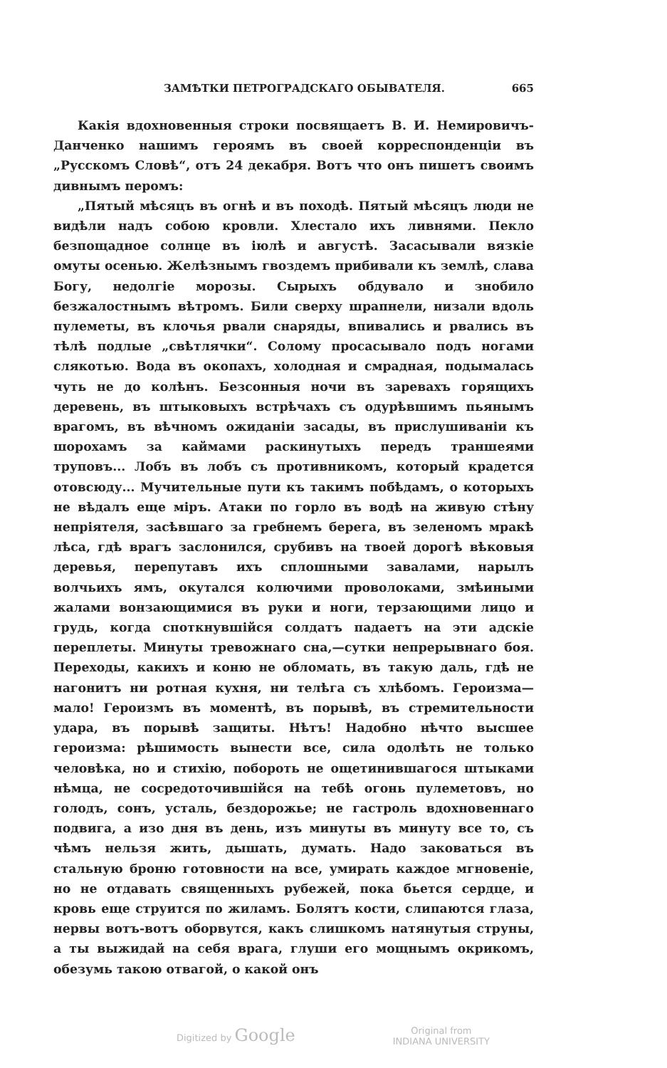ЗАМѢТКИ ПЕТРОГРАДСКАГО ОБЫВАТЕЛЯ. 665
Какія вдохновенныя строки посвящаетъ В. И. Немировичъ-Данченко нашимъ героямъ въ своей корреспонденціи въ „Русскомъ Словѣ“, отъ 24 декабря. Вотъ что онъ пишетъ своимъ дивнымъ перомъ:
„Пятый мѣсяцъ въ огнѣ и въ походѣ. Пятый мѣсяцъ люди не видѣли надъ собою кровли. Хлестало ихъ ливнями. Пекло безпощадное солнце въ іюлѣ и августѣ. Засасывали вязкіе омуты осенью. Желѣзнымъ гвоздемъ прибивали къ землѣ, слава Богу, недолгіе морозы. Сырыхъ обдувало и знобило безжалостнымъ вѣтромъ. Били сверху шрапнели, низали вдоль пулеметы, въ клочья рвали снаряды, впивались и рвались въ тѣлѣ подлые „свѣтлячки“. Солому просасывало подъ ногами слякотью. Вода въ окопахъ, холодная и смрадная, подымалась чуть не до колѣнъ. Безсонныя ночи въ заревахъ горящихъ деревень, въ штыковыхъ встрѣчахъ съ одурѣвшимъ пьянымъ врагомъ, въ вѣчномъ ожиданіи засады, въ прислушиваніи къ шорохамъ за каймами раскинутыхъ передъ траншеями труповъ... Лобъ въ лобъ съ противникомъ, который крадется отовсюду... Мучительные пути къ такимъ побѣдамъ, о которыхъ не вѣдалъ еще міръ. Атаки по горло въ водѣ на живую стѣну непріятеля, засѣвшаго за гребнемъ берега, въ зеленомъ мракѣ лѣса, гдѣ врагъ заслонился, срубивъ на твоей дорогѣ вѣковыя деревья, перепутавъ ихъ сплошными завалами, нарылъ волчьихъ ямъ, окутался колючими проволоками, змѣиными жалами вонзающимися въ руки и ноги, терзающими лицо и грудь, когда споткнувшійся солдатъ падаетъ на эти адскіе переплеты. Минуты тревожнаго сна,—сутки непрерывнаго боя. Переходы, какихъ и коню не обломать, въ такую даль, гдѣ не нагонитъ ни ротная кухня, ни телѣга съ хлѣбомъ. Героизма—мало! Героизмъ въ моментѣ, въ порывѣ, въ стремительности удара, въ порывѣ защиты. Нѣтъ! Надобно нѣчто высшее героизма: рѣшимость вынести все, сила одолѣть не только человѣка, но и стихію, побороть не ощетинившагося штыками нѣмца, не сосредоточившійся на тебѣ огонь пулеметовъ, но голодъ, сонъ, усталь, бездорожье; не гастроль вдохновеннаго подвига, а изо дня въ день, изъ минуты въ минуту все то, съ чѣмъ нельзя жить, дышать, думать. Надо заковаться въ стальную броню готовности на все, умирать каждое мгновеніе, но не отдавать священныхъ рубежей, пока бьется сердце, и кровь еще струится по жиламъ. Болятъ кости, слипаются глаза, нервы вотъ-вотъ оборвутся, какъ слишкомъ натянутыя струны, а ты выжидай на себя врага, глуши его мощнымъ окрикомъ, обезумь такою отвагой, о какой онъ
Digitized by Google Original from
INDIANA UNIVERSITY